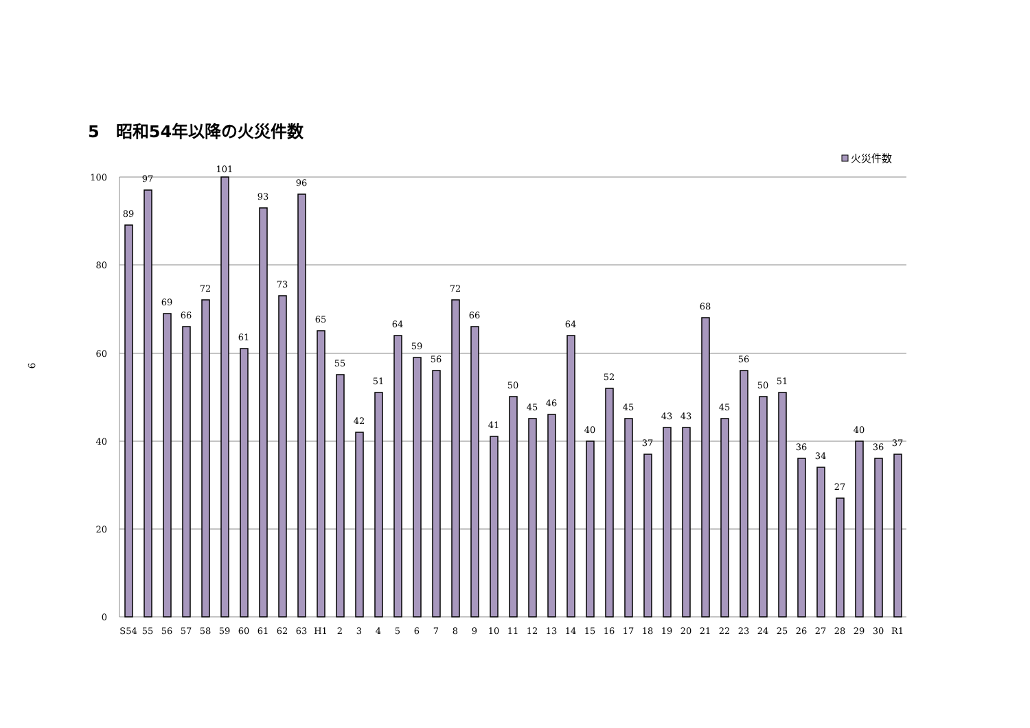5　昭和54年以降の火災件数
9
火災件数
100
80
60
40
20
0
S54
55
56
57
58
59
60
61
62
63
H1
2
3
4
5
6
7
8
9
10
11
12
13
14
15
16
17
18
19
20
21
22
23
24
25
26
27
28
29
30
R1
89
97
69
66
72
101
61
93
73
96
65
55
42
51
64
59
56
72
66
41
50
45
46
64
40
52
45
37
43
43
68
45
56
50
51
36
34
27
40
36
37